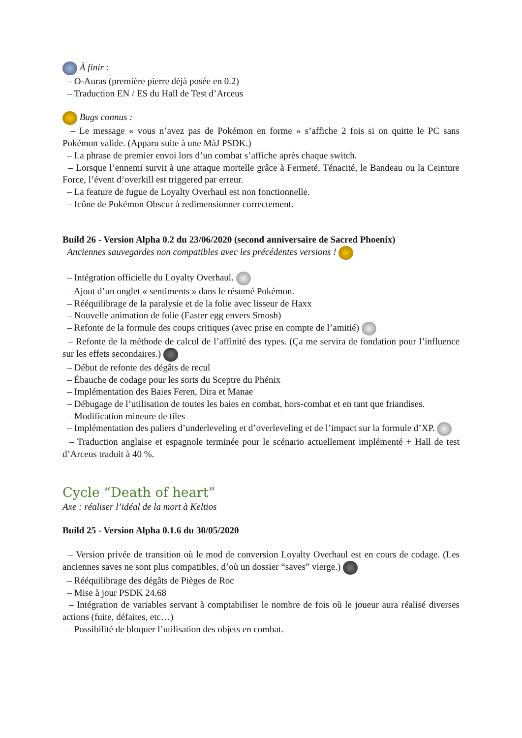À finir :
– O-Auras (première pierre déjà posée en 0.2)
– Traduction EN / ES du Hall de Test d’Arceus
Bugs connus :
– Le message « vous n’avez pas de Pokémon en forme » s’affiche 2 fois si on quitte le PC sans Pokémon valide. (Apparu suite à une MàJ PSDK.)
– La phrase de premier envoi lors d’un combat s’affiche après chaque switch.
– Lorsque l’ennemi survit à une attaque mortelle grâce à Fermeté, Ténacité, le Bandeau ou la Ceinture Force, l’évent d’overkill est triggered par erreur.
– La feature de fugue de Loyalty Overhaul est non fonctionnelle.
– Icône de Pokémon Obscur à redimensionner correctement.
Build 26 - Version Alpha 0.2 du 23/06/2020 (second anniversaire de Sacred Phoenix)
Anciennes sauvegardes non compatibles avec les précédentes versions !
– Intégration officielle du Loyalty Overhaul.
– Ajout d’un onglet « sentiments » dans le résumé Pokémon.
– Rééquilibrage de la paralysie et de la folie avec lisseur de Haxx
– Nouvelle animation de folie (Easter egg envers Smosh)
– Refonte de la formule des coups critiques (avec prise en compte de l’amitié)
– Refonte de la méthode de calcul de l’affinité des types. (Ça me servira de fondation pour l’influence sur les effets secondaires.)
– Début de refonte des dégâts de recul
– Ébauche de codage pour les sorts du Sceptre du Phénix
– Implémentation des Baies Feren, Dira et Manae
– Débugage de l’utilisation de toutes les baies en combat, hors-combat et en tant que friandises.
– Modification mineure de tiles
– Implémentation des paliers d’underleveling et d’overleveling et de l’impact sur la formule d’XP.
– Traduction anglaise et espagnole terminée pour le scénario actuellement implémenté + Hall de test d’Arceus traduit à 40 %.
Cycle “Death of heart”
Axe : réaliser l’idéal de la mort à Keltios
Build 25 - Version Alpha 0.1.6 du 30/05/2020
– Version privée de transition où le mod de conversion Loyalty Overhaul est en cours de codage. (Les anciennes saves ne sont plus compatibles, d’où un dossier “saves” vierge.)
– Rééquilibrage des dégâts de Pièges de Roc
– Mise à jour PSDK 24.68
– Intégration de variables servant à comptabiliser le nombre de fois où le joueur aura réalisé diverses actions (fuite, défaites, etc…)
– Possibilité de bloquer l’utilisation des objets en combat.